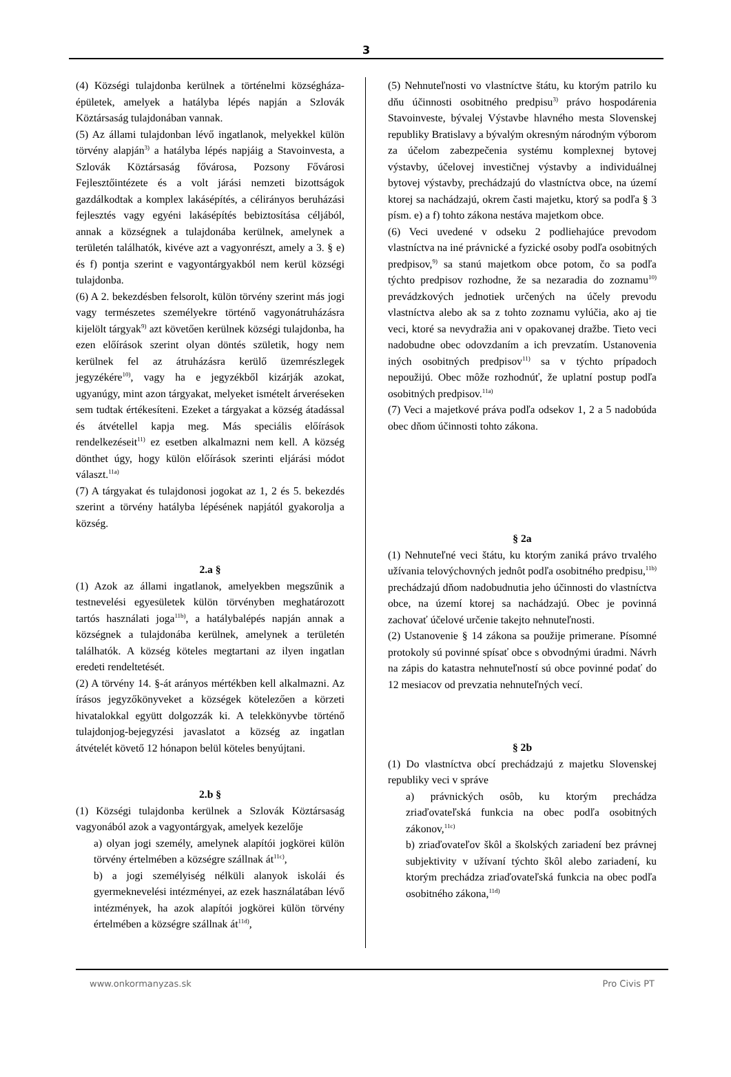3
(4) Községi tulajdonba kerülnek a történelmi községháza-épületek, amelyek a hatályba lépés napján a Szlovák Köztársaság tulajdonában vannak.
(5) Az állami tulajdonban lévő ingatlanok, melyekkel külön törvény alapján<sup>3)</sup> a hatályba lépés napjáig a Stavoinvesta, a Szlovák Köztársaság fővárosa, Pozsony Fővárosi Fejlesztőintézete és a volt járási nemzeti bizottságok gazdálkodtak a komplex lakásépítés, a célirányos beruházási fejlesztés vagy egyéni lakásépítés bebiztosítása céljából, annak a községnek a tulajdonába kerülnek, amelynek a területén találhatók, kivéve azt a vagyonrészt, amely a 3. § e) és f) pontja szerint e vagyontárgyakból nem kerül községi tulajdonba.
(6) A 2. bekezdésben felsorolt, külön törvény szerint más jogi vagy természetes személyekre történő vagyonátruházásra kijelölt tárgyak<sup>9)</sup> azt követően kerülnek községi tulajdonba, ha ezen előírások szerint olyan döntés születik, hogy nem kerülnek fel az átruházásra kerülő üzemrészlegek jegyzékére<sup>10)</sup>, vagy ha e jegyzékből kizárják azokat, ugyanúgy, mint azon tárgyakat, melyeket ismételt árveréseken sem tudtak értékesíteni. Ezeket a tárgyakat a község átadással és átvétellel kapja meg. Más speciális előírások rendelkezéseit<sup>11)</sup> ez esetben alkalmazni nem kell. A község dönthet úgy, hogy külön előírások szerinti eljárási módot választ.<sup>11a)</sup>
(7) A tárgyakat és tulajdonosi jogokat az 1, 2 és 5. bekezdés szerint a törvény hatályba lépésének napjától gyakorolja a község.
2.a §
(1) Azok az állami ingatlanok, amelyekben megszűnik a testnevelési egyesületek külön törvényben meghatározott tartós használati joga<sup>11b)</sup>, a hatálybalépés napján annak a községnek a tulajdonába kerülnek, amelynek a területén találhatók. A község köteles megtartani az ilyen ingatlan eredeti rendeltetését.
(2) A törvény 14. §-át arányos mértékben kell alkalmazni. Az írásos jegyzőkönyveket a községek kötelezően a körzeti hivatalokkal együtt dolgozzák ki. A telekkönyvbe történő tulajdonjog-bejegyzési javaslatot a község az ingatlan átvételét követő 12 hónapon belül köteles benyújtani.
2.b §
(1) Községi tulajdonba kerülnek a Szlovák Köztársaság vagyonából azok a vagyontárgyak, amelyek kezelője
a) olyan jogi személy, amelynek alapítói jogkörei külön törvény értelmében a községre szállnak át<sup>11c)</sup>,
b) a jogi személyiség nélküli alanyok iskolái és gyermeknevelési intézményei, az ezek használatában lévő intézmények, ha azok alapítói jogkörei külön törvény értelmében a községre szállnak át<sup>11d)</sup>,
(5) Nehnuteľnosti vo vlastníctve štátu, ku ktorým patrilo ku dňu účinnosti osobitného predpisu<sup>3)</sup> právo hospodárenia Stavoinveste, bývalej Výstavbe hlavného mesta Slovenskej republiky Bratislavy a bývalým okresným národným výborom za účelom zabezpečenia systému komplexnej bytovej výstavby, účelovej investičnej výstavby a individuálnej bytovej výstavby, prechádzajú do vlastníctva obce, na území ktorej sa nachádzajú, okrem časti majetku, ktorý sa podľa § 3 písm. e) a f) tohto zákona nestáva majetkom obce.
(6) Veci uvedené v odseku 2 podliehajúce prevodom vlastníctva na iné právnické a fyzické osoby podľa osobitných predpisov,<sup>9)</sup> sa stanú majetkom obce potom, čo sa podľa týchto predpisov rozhodne, že sa nezaradia do zoznamu<sup>10)</sup> prevádzkových jednotiek určených na účely prevodu vlastníctva alebo ak sa z tohto zoznamu vylúčia, ako aj tie veci, ktoré sa nevydražia ani v opakovanej dražbe. Tieto veci nadobudne obec odovzdaním a ich prevzatím. Ustanovenia iných osobitných predpisov<sup>11)</sup> sa v týchto prípadoch nepoužijú. Obec môže rozhodnúť, že uplatní postup podľa osobitných predpisov.<sup>11a)</sup>
(7) Veci a majetkové práva podľa odsekov 1, 2 a 5 nadobúda obec dňom účinnosti tohto zákona.
§ 2a
(1) Nehnuteľné veci štátu, ku ktorým zaniká právo trvalého užívania telovýchovných jednôt podľa osobitného predpisu,<sup>11b)</sup> prechádzajú dňom nadobudnutia jeho účinnosti do vlastníctva obce, na území ktorej sa nachádzajú. Obec je povinná zachovať účelové určenie takejto nehnuteľnosti.
(2) Ustanovenie § 14 zákona sa použije primerane. Písomné protokoly sú povinné spísať obce s obvodnými úradmi. Návrh na zápis do katastra nehnuteľností sú obce povinné podať do 12 mesiacov od prevzatia nehnuteľných vecí.
§ 2b
(1) Do vlastníctva obcí prechádzajú z majetku Slovenskej republiky veci v správe
a) právnických osôb, ku ktorým prechádza zriaďovateľská funkcia na obec podľa osobitných zákonov,<sup>11c)</sup>
b) zriaďovateľov škôl a školských zariadení bez právnej subjektivity v užívaní týchto škôl alebo zariadení, ku ktorým prechádza zriaďovateľská funkcia na obec podľa osobitného zákona,<sup>11d)</sup>
www.onkormanyzas.sk Pro Civis PT